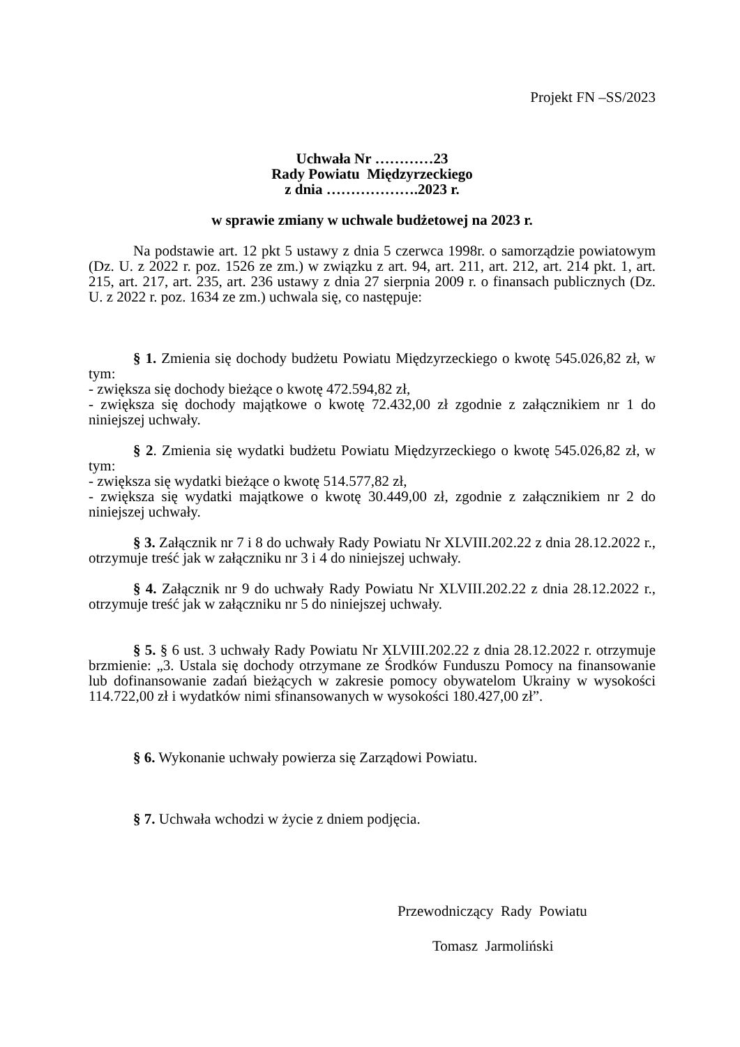Projekt FN –SS/2023
Uchwała Nr …………23
Rady Powiatu Międzyrzeckiego
z dnia ……………….2023 r.
w sprawie zmiany w uchwale budżetowej na 2023 r.
Na podstawie art. 12 pkt 5 ustawy z dnia 5 czerwca 1998r. o samorządzie powiatowym (Dz. U. z 2022 r. poz. 1526 ze zm.) w związku z art. 94, art. 211, art. 212, art. 214 pkt. 1, art. 215, art. 217, art. 235, art. 236 ustawy z dnia 27 sierpnia 2009 r. o finansach publicznych (Dz. U. z 2022 r. poz. 1634 ze zm.) uchwala się, co następuje:
§ 1. Zmienia się dochody budżetu Powiatu Międzyrzeckiego o kwotę 545.026,82 zł, w tym:
- zwiększa się dochody bieżące o kwotę 472.594,82 zł,
- zwiększa się dochody majątkowe o kwotę 72.432,00 zł zgodnie z załącznikiem nr 1 do niniejszej uchwały.
§ 2. Zmienia się wydatki budżetu Powiatu Międzyrzeckiego o kwotę 545.026,82 zł, w tym:
- zwiększa się wydatki bieżące o kwotę 514.577,82 zł,
- zwiększa się wydatki majątkowe o kwotę 30.449,00 zł, zgodnie z załącznikiem nr 2 do niniejszej uchwały.
§ 3. Załącznik nr 7 i 8 do uchwały Rady Powiatu Nr XLVIII.202.22 z dnia 28.12.2022 r., otrzymuje treść jak w załączniku nr 3 i 4 do niniejszej uchwały.
§ 4. Załącznik nr 9 do uchwały Rady Powiatu Nr XLVIII.202.22 z dnia 28.12.2022 r., otrzymuje treść jak w załączniku nr 5 do niniejszej uchwały.
§ 5. § 6 ust. 3 uchwały Rady Powiatu Nr XLVIII.202.22 z dnia 28.12.2022 r. otrzymuje brzmienie: „3. Ustala się dochody otrzymane ze Środków Funduszu Pomocy na finansowanie lub dofinansowanie zadań bieżących w zakresie pomocy obywatelom Ukrainy w wysokości 114.722,00 zł i wydatków nimi sfinansowanych w wysokości 180.427,00 zł”.
§ 6. Wykonanie uchwały powierza się Zarządowi Powiatu.
§ 7. Uchwała wchodzi w życie z dniem podjęcia.
Przewodniczący Rady Powiatu
Tomasz Jarmoliński